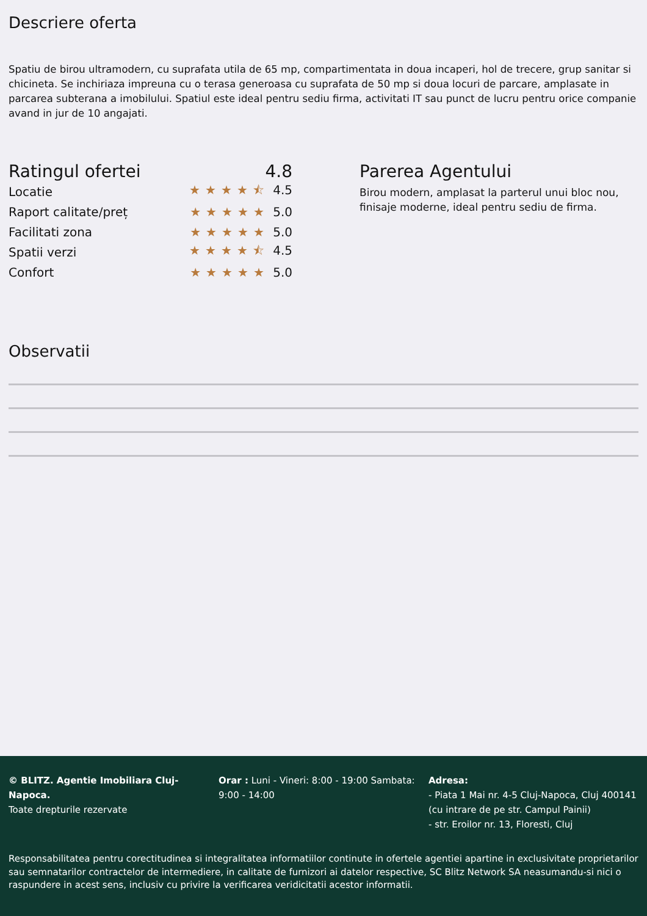Descriere oferta
Spatiu de birou ultramodern, cu suprafata utila de 65 mp, compartimentata in doua incaperi, hol de trecere, grup sanitar si chicineta. Se inchiriaza impreuna cu o terasa generoasa cu suprafata de 50 mp si doua locuri de parcare, amplasate in parcarea subterana a imobilului. Spatiul este ideal pentru sediu firma, activitati IT sau punct de lucru pentru orice companie avand in jur de 10 angajati.
Ratingul ofertei 4.8
Locatie ★★★★⯪ 4.5
Raport calitate/preț ★★★★★ 5.0
Facilitati zona ★★★★★ 5.0
Spatii verzi ★★★★⯪ 4.5
Confort ★★★★★ 5.0
Parerea Agentului
Birou modern, amplasat la parterul unui bloc nou, finisaje moderne, ideal pentru sediu de firma.
Observatii
© BLITZ. Agentie Imobiliara Cluj-Napoca.
Toate drepturile rezervate
Orar : Luni - Vineri: 8:00 - 19:00 Sambata: 9:00 - 14:00
Adresa:
- Piata 1 Mai nr. 4-5 Cluj-Napoca, Cluj 400141 (cu intrare de pe str. Campul Painii)
- str. Eroilor nr. 13, Floresti, Cluj
Responsabilitatea pentru corectitudinea si integralitatea informatiilor continute in ofertele agentiei apartine in exclusivitate proprietarilor sau semnatarilor contractelor de intermediere, in calitate de furnizori ai datelor respective, SC Blitz Network SA neasumandu-si nici o raspundere in acest sens, inclusiv cu privire la verificarea veridicitatii acestor informatii.